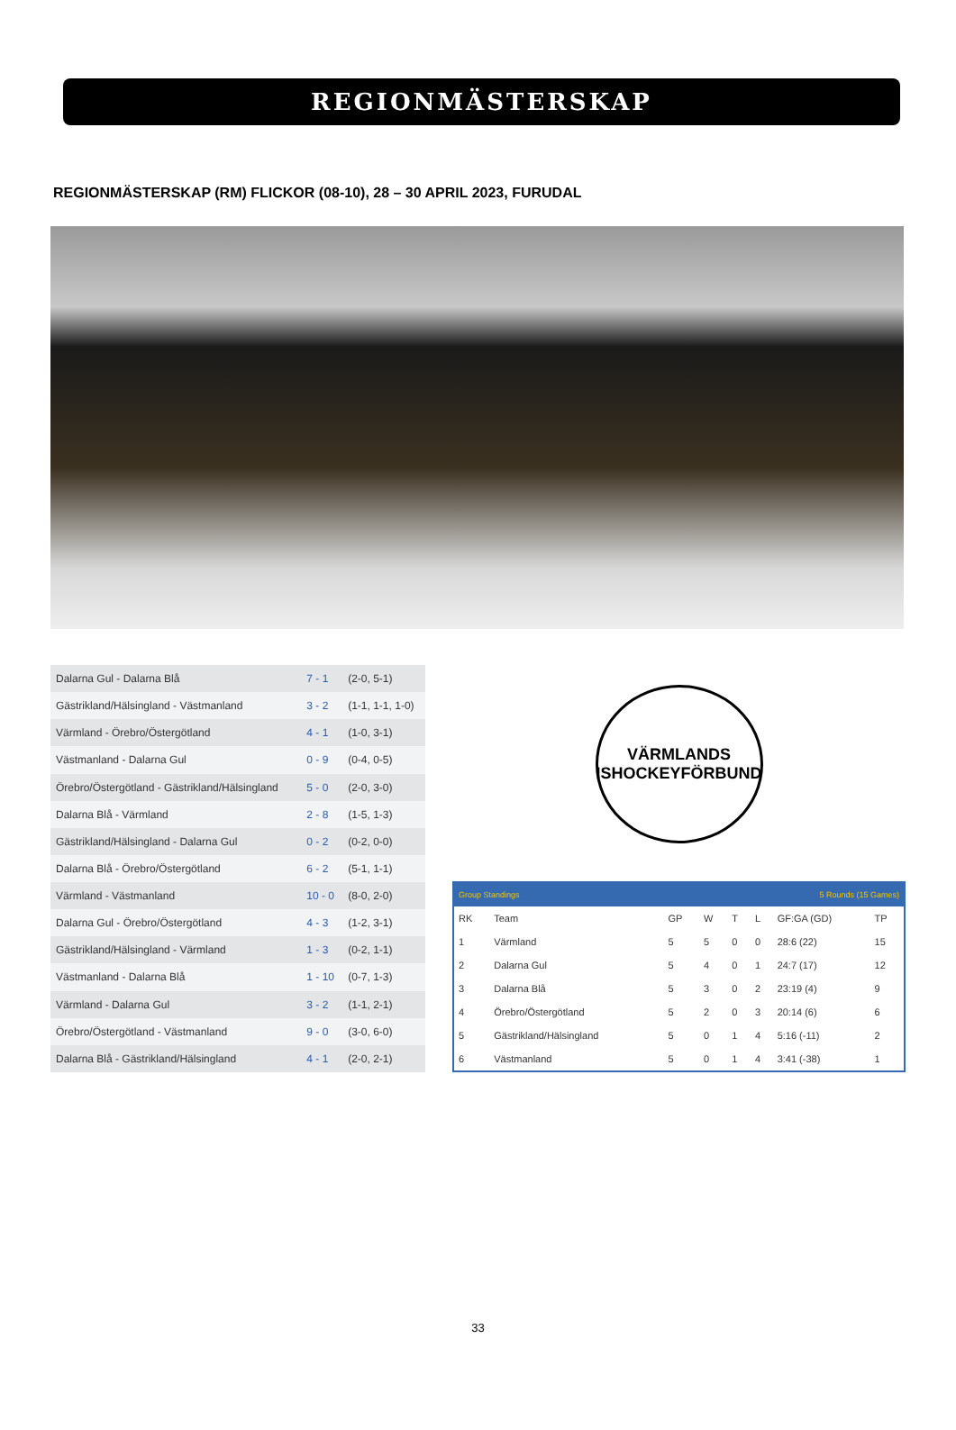REGIONMÄSTERSKAP
REGIONMÄSTERSKAP (RM) FLICKOR (08-10), 28 – 30 APRIL 2023, FURUDAL
| Dalarna Gul - Dalarna Blå | 7 - 1 | (2-0, 5-1) |
| Gästrikland/Hälsingland - Västmanland | 3 - 2 | (1-1, 1-1, 1-0) |
| Värmland - Örebro/Östergötland | 4 - 1 | (1-0, 3-1) |
| Västmanland - Dalarna Gul | 0 - 9 | (0-4, 0-5) |
| Örebro/Östergötland - Gästrikland/Hälsingland | 5 - 0 | (2-0, 3-0) |
| Dalarna Blå - Värmland | 2 - 8 | (1-5, 1-3) |
| Gästrikland/Hälsingland - Dalarna Gul | 0 - 2 | (0-2, 0-0) |
| Dalarna Blå - Örebro/Östergötland | 6 - 2 | (5-1, 1-1) |
| Värmland - Västmanland | 10 - 0 | (8-0, 2-0) |
| Dalarna Gul - Örebro/Östergötland | 4 - 3 | (1-2, 3-1) |
| Gästrikland/Hälsingland - Värmland | 1 - 3 | (0-2, 1-1) |
| Västmanland - Dalarna Blå | 1 - 10 | (0-7, 1-3) |
| Värmland - Dalarna Gul | 3 - 2 | (1-1, 2-1) |
| Örebro/Östergötland - Västmanland | 9 - 0 | (3-0, 6-0) |
| Dalarna Blå - Gästrikland/Hälsingland | 4 - 1 | (2-0, 2-1) |
VÄRMLANDS ISHOCKEYFÖRBUND
| Group Standings | | | | 5 Rounds (15 Games) | | | |
| RK | Team | GP | W | T | L | GF:GA (GD) | TP |
| 1 | Värmland | 5 | 5 | 0 | 0 | 28:6 (22) | 15 |
| 2 | Dalarna Gul | 5 | 4 | 0 | 1 | 24:7 (17) | 12 |
| 3 | Dalarna Blå | 5 | 3 | 0 | 2 | 23:19 (4) | 9 |
| 4 | Örebro/Östergötland | 5 | 2 | 0 | 3 | 20:14 (6) | 6 |
| 5 | Gästrikland/Hälsingland | 5 | 0 | 1 | 4 | 5:16 (-11) | 2 |
| 6 | Västmanland | 5 | 0 | 1 | 4 | 3:41 (-38) | 1 |
33